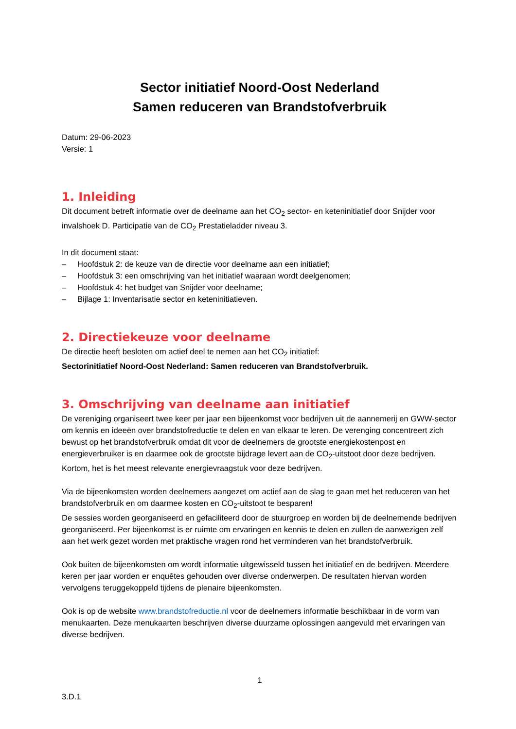Sector initiatief Noord-Oost Nederland
Samen reduceren van Brandstofverbruik
Datum: 29-06-2023
Versie: 1
1. Inleiding
Dit document betreft informatie over de deelname aan het CO<sub>2</sub> sector- en keteninitiatief door Snijder voor invalshoek D. Participatie van de CO<sub>2</sub> Prestatieladder niveau 3.
In dit document staat:
– Hoofdstuk 2: de keuze van de directie voor deelname aan een initiatief;
– Hoofdstuk 3: een omschrijving van het initiatief waaraan wordt deelgenomen;
– Hoofdstuk 4: het budget van Snijder voor deelname;
– Bijlage 1: Inventarisatie sector en keteninitiatieven.
2. Directiekeuze voor deelname
De directie heeft besloten om actief deel te nemen aan het CO<sub>2</sub> initiatief:
Sectorinitiatief Noord-Oost Nederland: Samen reduceren van Brandstofverbruik.
3. Omschrijving van deelname aan initiatief
De vereniging organiseert twee keer per jaar een bijeenkomst voor bedrijven uit de aannemerij en GWW-sector om kennis en ideeën over brandstofreductie te delen en van elkaar te leren. De verenging concentreert zich bewust op het brandstofverbruik omdat dit voor de deelnemers de grootste energiekostenpost en energieverbruiker is en daarmee ook de grootste bijdrage levert aan de CO<sub>2</sub>-uitstoot door deze bedrijven. Kortom, het is het meest relevante energievraagstuk voor deze bedrijven.
Via de bijeenkomsten worden deelnemers aangezet om actief aan de slag te gaan met het reduceren van het brandstofverbruik en om daarmee kosten en CO<sub>2</sub>-uitstoot te besparen!
De sessies worden georganiseerd en gefaciliteerd door de stuurgroep en worden bij de deelnemende bedrijven georganiseerd. Per bijeenkomst is er ruimte om ervaringen en kennis te delen en zullen de aanwezigen zelf aan het werk gezet worden met praktische vragen rond het verminderen van het brandstofverbruik.
Ook buiten de bijeenkomsten om wordt informatie uitgewisseld tussen het initiatief en de bedrijven. Meerdere keren per jaar worden er enquêtes gehouden over diverse onderwerpen. De resultaten hiervan worden vervolgens teruggekoppeld tijdens de plenaire bijeenkomsten.
Ook is op de website www.brandstofreductie.nl voor de deelnemers informatie beschikbaar in de vorm van menukaarten. Deze menukaarten beschrijven diverse duurzame oplossingen aangevuld met ervaringen van diverse bedrijven.
1
3.D.1